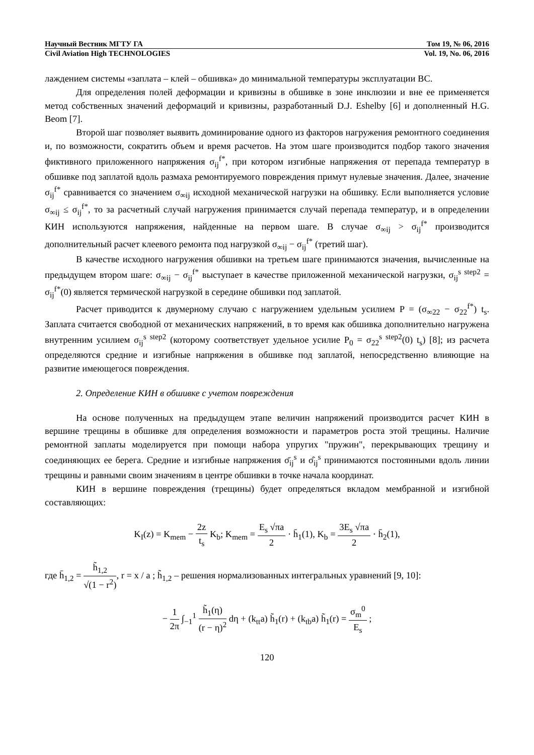Научный Вестник МГТУ ГА Том 19, № 06, 2016
Civil Aviation High TECHNOLOGIES Vol. 19, No. 06, 2016
лаждением системы «заплата – клей – обшивка» до минимальной температуры эксплуатации ВС.
Для определения полей деформации и кривизны в обшивке в зоне инклюзии и вне ее применяется метод собственных значений деформаций и кривизны, разработанный D.J. Eshelby [6] и дополненный H.G. Beom [7].
Второй шаг позволяет выявить доминирование одного из факторов нагружения ремонтного соединения и, по возможности, сократить объем и время расчетов. На этом шаге производится подбор такого значения фиктивного приложенного напряжения σ<sub>ij</sub><sup>f*</sup>, при котором изгибные напряжения от перепада температур в обшивке под заплатой вдоль размаха ремонтируемого повреждения примут нулевые значения. Далее, значение σ<sub>ij</sub><sup>f*</sup> сравнивается со значением σ<sub>∞ij</sub> исходной механической нагрузки на обшивку. Если выполняется условие σ<sub>∞ij</sub> ≤ σ<sub>ij</sub><sup>f*</sup>, то за расчетный случай нагружения принимается случай перепада температур, и в определении КИН используются напряжения, найденные на первом шаге. В случае σ<sub>∞ij</sub> > σ<sub>ij</sub><sup>f*</sup> производится дополнительный расчет клеевого ремонта под нагрузкой σ<sub>∞ij</sub> − σ<sub>ij</sub><sup>f*</sup> (третий шаг).
В качестве исходного нагружения обшивки на третьем шаге принимаются значения, вычисленные на предыдущем втором шаге: σ<sub>∞ij</sub> − σ<sub>ij</sub><sup>f*</sup> выступает в качестве приложенной механической нагрузки, σ<sub>ij</sub><sup>s step2</sup> = σ<sub>ij</sub><sup>f*</sup>(0) является термической нагрузкой в середине обшивки под заплатой.
Расчет приводится к двумерному случаю с нагружением удельным усилием P = (σ<sub>∞22</sub> − σ<sub>22</sub><sup>f*</sup>) t<sub>s</sub>. Заплата считается свободной от механических напряжений, в то время как обшивка дополнительно нагружена внутренним усилием σ<sub>ij</sub><sup>s step2</sup> (которому соответствует удельное усилие P<sub>0</sub> = σ<sub>22</sub><sup>s step2</sup>(0) t<sub>s</sub>) [8]; из расчета определяются средние и изгибные напряжения в обшивке под заплатой, непосредственно влияющие на развитие имеющегося повреждения.
2. Определение КИН в обшивке с учетом повреждения
На основе полученных на предыдущем этапе величин напряжений производится расчет КИН в вершине трещины в обшивке для определения возможности и параметров роста этой трещины. Наличие ремонтной заплаты моделируется при помощи набора упругих "пружин", перекрывающих трещину и соединяющих ее берега. Средние и изгибные напряжения σ̄<sub>ij</sub><sup>s</sup> и σ̂<sub>ij</sub><sup>s</sup> принимаются постоянными вдоль линии трещины и равными своим значениям в центре обшивки в точке начала координат.
КИН в вершине повреждения (трещины) будет определяться вкладом мембранной и изгибной составляющих:
K<sub>I</sub>(z) = K<sub>mem</sub> − 2z t<sub>s</sub> K<sub>b</sub>; K<sub>mem</sub> = E<sub>s</sub> √πa 2 · h̄<sub>1</sub>(1), K<sub>b</sub> = 3E<sub>s</sub> √πa 2 · h̄<sub>2</sub>(1),
где h̄<sub>1,2</sub> = h̃<sub>1,2</sub> √(1 − r<sup>2</sup>), r = x / a ; h̃<sub>1,2</sub> – решения нормализованных интегральных уравнений [9, 10]:
− 1 2π ∫<sub>−1</sub><sup>1</sup> h̃<sub>1</sub>(η) (r − η)<sup>2</sup> dη + (k<sub>tt</sub>a) h̃<sub>1</sub>(r) + (k<sub>tb</sub>a) h̃<sub>1</sub>(r) = σ<sub>m</sub><sup>0</sup> E<sub>s</sub> ;
120